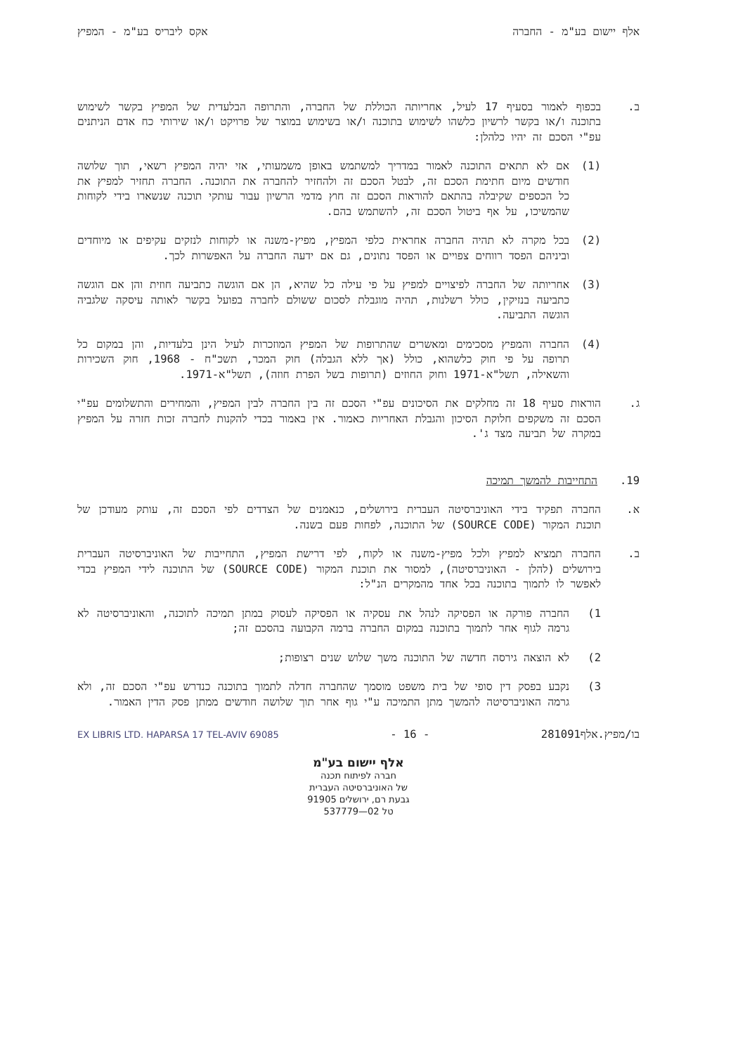אלף יישום בע"מ - החברה אקס ליבריס בע"מ - המפיץ
ב. בכפוף לאמור בסעיף 17 לעיל, אחריותה הכוללת של החברה, והתרופה הבלעדית של המפיץ בקשר לשימוש בתוכנה ו/או בקשר לרשיון כלשהו לשימוש בתוכנה ו/או בשימוש במוצר של פרויקט ו/או שירותי כח אדם הניתנים עפ"י הסכם זה יהיו כלהלן:
(1) אם לא תתאים התוכנה לאמור במדריך למשתמש באופן משמעותי, אזי יהיה המפיץ רשאי, תוך שלושה חודשים מיום חתימת הסכם זה, לבטל הסכם זה ולהחזיר להחברה את התוכנה. החברה תחזיר למפיץ את כל הכספים שקיבלה בהתאם להוראות הסכם זה חוץ מדמי הרשיון עבור עותקי תוכנה שנשארו בידי לקוחות שהמשיכו, על אף ביטול הסכם זה, להשתמש בהם.
(2) בכל מקרה לא תהיה החברה אחראית כלפי המפיץ, מפיץ-משנה או לקוחות לנזקים עקיפים או מיוחדים וביניהם הפסד רווחים צפויים או הפסד נתונים, גם אם ידעה החברה על האפשרות לכך.
(3) אחריותה של החברה לפיצויים למפיץ על פי עילה כל שהיא, הן אם הוגשה כתביעה חוזית והן אם הוגשה כתביעה בנזיקין, כולל רשלנות, תהיה מוגבלת לסכום ששולם לחברה בפועל בקשר לאותה עיסקה שלגביה הוגשה התביעה.
(4) החברה והמפיץ מסכימים ומאשרים שהתרופות של המפיץ המוזכרות לעיל הינן בלעדיות, והן במקום כל תרופה על פי חוק כלשהוא, כולל (אך ללא הגבלה) חוק המכר, תשכ"ח - 1968, חוק השכירות והשאילה, תשל"א-1971 וחוק החוזים (תרופות בשל הפרת חוזה), תשל"א-1971.
ג. הוראות סעיף 18 זה מחלקים את הסיכונים עפ"י הסכם זה בין החברה לבין המפיץ, והמחירים והתשלומים עפ"י הסכם זה משקפים חלוקת הסיכון והגבלת האחריות כאמור. אין באמור בכדי להקנות לחברה זכות חזרה על המפיץ במקרה של תביעה מצד ג'.
19. התחייבות להמשך תמיכה
א. החברה תפקיד בידי האוניברסיטה העברית בירושלים, כנאמנים של הצדדים לפי הסכם זה, עותק מעודכן של תוכנת המקור (SOURCE CODE) של התוכנה, לפחות פעם בשנה.
ב. החברה תמציא למפיץ ולכל מפיץ-משנה או לקוח, לפי דרישת המפיץ, התחייבות של האוניברסיטה העברית בירושלים (להלן - האוניברסיטה), למסור את תוכנת המקור (SOURCE CODE) של התוכנה לידי המפיץ בכדי לאפשר לו לתמוך בתוכנה בכל אחד מהמקרים הנ"ל:
1) החברה פורקה או הפסיקה לנהל את עסקיה או הפסיקה לעסוק במתן תמיכה לתוכנה, והאוניברסיטה לא גרמה לגוף אחר לתמוך בתוכנה במקום החברה ברמה הקבועה בהסכם זה;
2) לא הוצאה גירסה חדשה של התוכנה משך שלוש שנים רצופות;
3) נקבע בפסק דין סופי של בית משפט מוסמך שהחברה חדלה לתמוך בתוכנה כנדרש עפ"י הסכם זה, ולא גרמה האוניברסיטה להמשך מתן התמיכה ע"י גוף אחר תוך שלושה חודשים ממתן פסק הדין האמור.
בו/מפיץ.אלף281091 - 16 - EX LIBRIS LTD. HAPARSA 17 TEL-AVIV 69085
אלף יישום בע"מ
חברה לפיתוח תכנה
של האוניברסיטה העברית
גבעת רם, ירושלים 91905
טל 02—537779